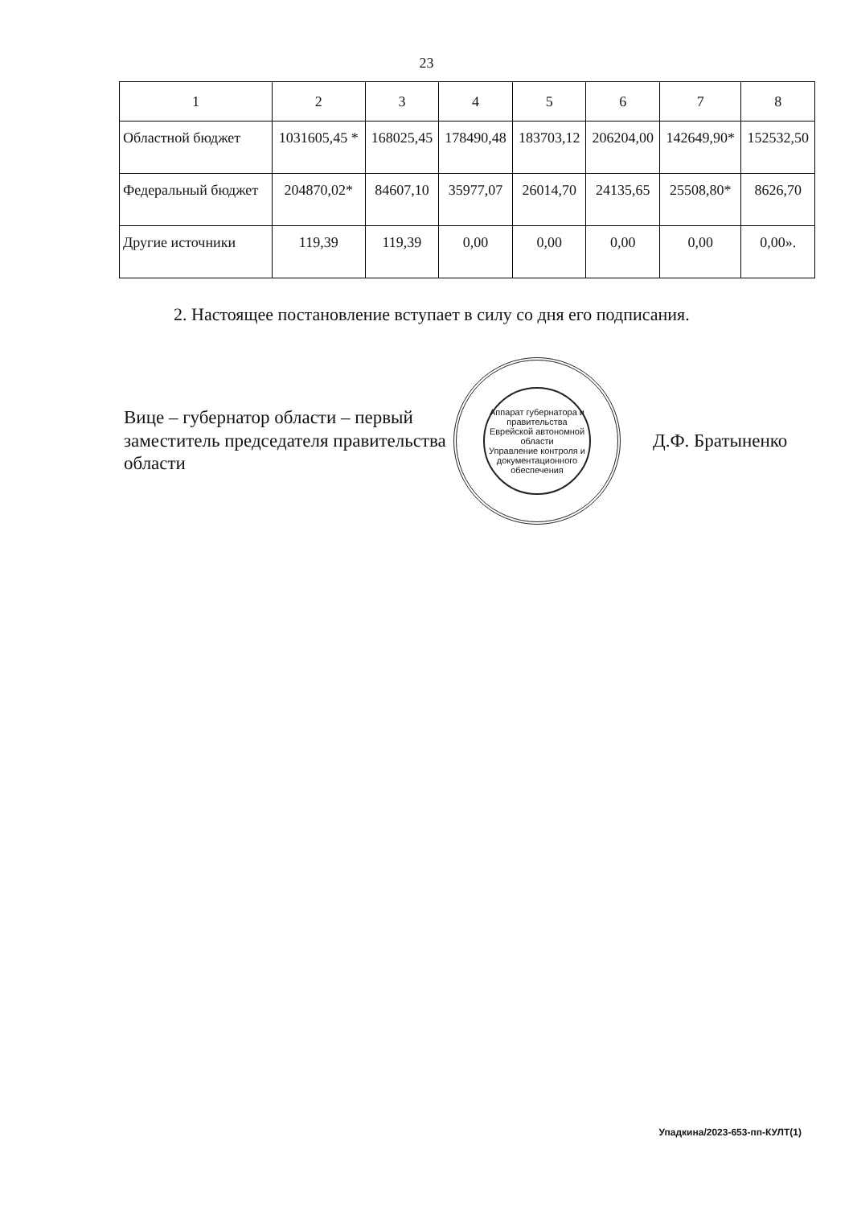23
| 1 | 2 | 3 | 4 | 5 | 6 | 7 | 8 |
| Областной бюджет | 1031605,45 * | 168025,45 | 178490,48 | 183703,12 | 206204,00 | 142649,90* | 152532,50 |
| Федеральный бюджет | 204870,02* | 84607,10 | 35977,07 | 26014,70 | 24135,65 | 25508,80* | 8626,70 |
| Другие источники | 119,39 | 119,39 | 0,00 | 0,00 | 0,00 | 0,00 | 0,00». |
2. Настоящее постановление вступает в силу со дня его подписания.
Вице – губернатор области – первый заместитель председателя правительства области
Аппарат губернатора и правительства Еврейской автономной области
Управление контроля и документационного обеспечения
Д.Ф. Братыненко
Упадкина/2023-653-пп-КУЛТ(1)